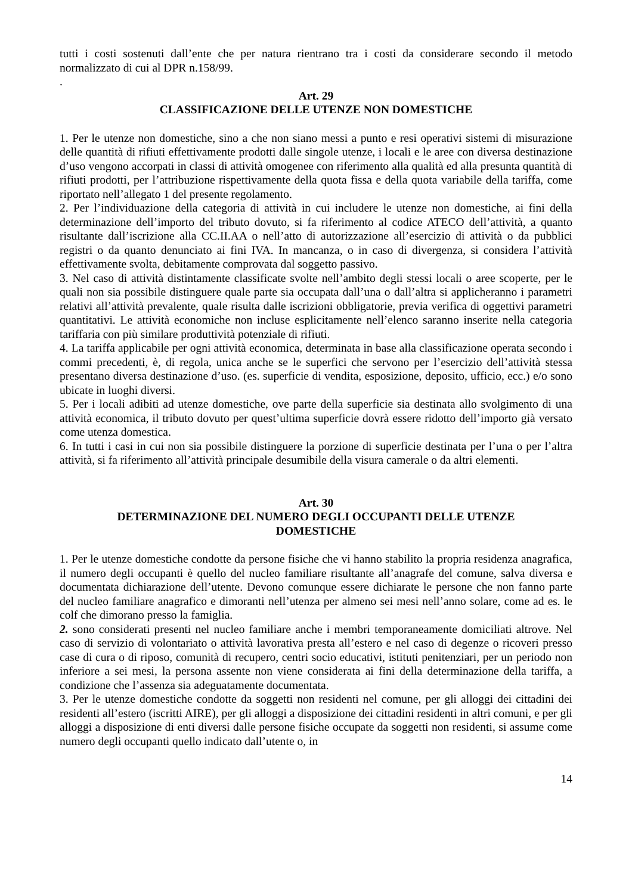tutti i costi sostenuti dall’ente che per natura rientrano tra i costi da considerare secondo il metodo normalizzato di cui al DPR n.158/99.
.
Art. 29
CLASSIFICAZIONE DELLE UTENZE NON DOMESTICHE
1. Per le utenze non domestiche, sino a che non siano messi a punto e resi operativi sistemi di misurazione delle quantità di rifiuti effettivamente prodotti dalle singole utenze, i locali e le aree con diversa destinazione d’uso vengono accorpati in classi di attività omogenee con riferimento alla qualità ed alla presunta quantità di rifiuti prodotti, per l’attribuzione rispettivamente della quota fissa e della quota variabile della tariffa, come riportato nell’allegato 1 del presente regolamento.
2. Per l’individuazione della categoria di attività in cui includere le utenze non domestiche, ai fini della determinazione dell’importo del tributo dovuto, si fa riferimento al codice ATECO dell’attività, a quanto risultante dall’iscrizione alla CC.II.AA o nell’atto di autorizzazione all’esercizio di attività o da pubblici registri o da quanto denunciato ai fini IVA. In mancanza, o in caso di divergenza, si considera l’attività effettivamente svolta, debitamente comprovata dal soggetto passivo.
3. Nel caso di attività distintamente classificate svolte nell’ambito degli stessi locali o aree scoperte, per le quali non sia possibile distinguere quale parte sia occupata dall’una o dall’altra si applicheranno i parametri relativi all’attività prevalente, quale risulta dalle iscrizioni obbligatorie, previa verifica di oggettivi parametri quantitativi. Le attività economiche non incluse esplicitamente nell’elenco saranno inserite nella categoria tariffaria con più similare produttività potenziale di rifiuti.
4. La tariffa applicabile per ogni attività economica, determinata in base alla classificazione operata secondo i commi precedenti, è, di regola, unica anche se le superfici che servono per l’esercizio dell’attività stessa presentano diversa destinazione d’uso. (es. superficie di vendita, esposizione, deposito, ufficio, ecc.) e/o sono ubicate in luoghi diversi.
5. Per i locali adibiti ad utenze domestiche, ove parte della superficie sia destinata allo svolgimento di una attività economica, il tributo dovuto per quest’ultima superficie dovrà essere ridotto dell’importo già versato come utenza domestica.
6. In tutti i casi in cui non sia possibile distinguere la porzione di superficie destinata per l’una o per l’altra attività, si fa riferimento all’attività principale desumibile della visura camerale o da altri elementi.
Art. 30
DETERMINAZIONE DEL NUMERO DEGLI OCCUPANTI DELLE UTENZE
DOMESTICHE
1. Per le utenze domestiche condotte da persone fisiche che vi hanno stabilito la propria residenza anagrafica, il numero degli occupanti è quello del nucleo familiare risultante all’anagrafe del comune, salva diversa e documentata dichiarazione dell’utente. Devono comunque essere dichiarate le persone che non fanno parte del nucleo familiare anagrafico e dimoranti nell’utenza per almeno sei mesi nell’anno solare, come ad es. le colf che dimorano presso la famiglia.
2. sono considerati presenti nel nucleo familiare anche i membri temporaneamente domiciliati altrove. Nel caso di servizio di volontariato o attività lavorativa presta all’estero e nel caso di degenze o ricoveri presso case di cura o di riposo, comunità di recupero, centri socio educativi, istituti penitenziari, per un periodo non inferiore a sei mesi, la persona assente non viene considerata ai fini della determinazione della tariffa, a condizione che l’assenza sia adeguatamente documentata.
3. Per le utenze domestiche condotte da soggetti non residenti nel comune, per gli alloggi dei cittadini dei residenti all’estero (iscritti AIRE), per gli alloggi a disposizione dei cittadini residenti in altri comuni, e per gli alloggi a disposizione di enti diversi dalle persone fisiche occupate da soggetti non residenti, si assume come numero degli occupanti quello indicato dall’utente o, in
14